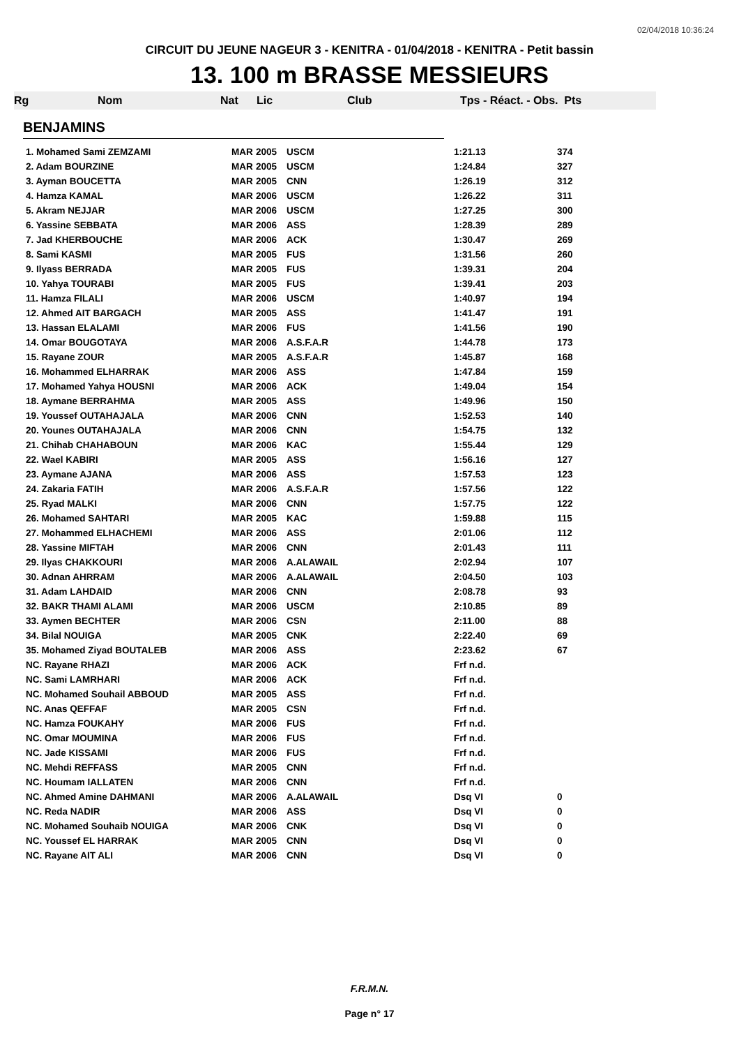02/04/2018 10:36:24
CIRCUIT DU JEUNE NAGEUR 3 - KENITRA - 01/04/2018 - KENITRA - Petit bassin
13. 100 m BRASSE MESSIEURS
Rg Nom Nat Lic Club Tps - Réact. - Obs. Pts
BENJAMINS
| 1. Mohamed Sami ZEMZAMI | MAR | 2005 | USCM | 1:21.13 | 374 |
| 2. Adam BOURZINE | MAR | 2005 | USCM | 1:24.84 | 327 |
| 3. Ayman BOUCETTA | MAR | 2005 | CNN | 1:26.19 | 312 |
| 4. Hamza KAMAL | MAR | 2006 | USCM | 1:26.22 | 311 |
| 5. Akram NEJJAR | MAR | 2006 | USCM | 1:27.25 | 300 |
| 6. Yassine SEBBATA | MAR | 2006 | ASS | 1:28.39 | 289 |
| 7. Jad KHERBOUCHE | MAR | 2006 | ACK | 1:30.47 | 269 |
| 8. Sami KASMI | MAR | 2005 | FUS | 1:31.56 | 260 |
| 9. Ilyass BERRADA | MAR | 2005 | FUS | 1:39.31 | 204 |
| 10. Yahya TOURABI | MAR | 2005 | FUS | 1:39.41 | 203 |
| 11. Hamza FILALI | MAR | 2006 | USCM | 1:40.97 | 194 |
| 12. Ahmed AIT BARGACH | MAR | 2005 | ASS | 1:41.47 | 191 |
| 13. Hassan ELALAMI | MAR | 2006 | FUS | 1:41.56 | 190 |
| 14. Omar BOUGOTAYA | MAR | 2006 | A.S.F.A.R | 1:44.78 | 173 |
| 15. Rayane ZOUR | MAR | 2005 | A.S.F.A.R | 1:45.87 | 168 |
| 16. Mohammed ELHARRAK | MAR | 2006 | ASS | 1:47.84 | 159 |
| 17. Mohamed Yahya HOUSNI | MAR | 2006 | ACK | 1:49.04 | 154 |
| 18. Aymane BERRAHMA | MAR | 2005 | ASS | 1:49.96 | 150 |
| 19. Youssef OUTAHAJALA | MAR | 2006 | CNN | 1:52.53 | 140 |
| 20. Younes OUTAHAJALA | MAR | 2006 | CNN | 1:54.75 | 132 |
| 21. Chihab CHAHABOUN | MAR | 2006 | KAC | 1:55.44 | 129 |
| 22. Wael KABIRI | MAR | 2005 | ASS | 1:56.16 | 127 |
| 23. Aymane AJANA | MAR | 2006 | ASS | 1:57.53 | 123 |
| 24. Zakaria FATIH | MAR | 2006 | A.S.F.A.R | 1:57.56 | 122 |
| 25. Ryad MALKI | MAR | 2006 | CNN | 1:57.75 | 122 |
| 26. Mohamed SAHTARI | MAR | 2005 | KAC | 1:59.88 | 115 |
| 27. Mohammed ELHACHEMI | MAR | 2006 | ASS | 2:01.06 | 112 |
| 28. Yassine MIFTAH | MAR | 2006 | CNN | 2:01.43 | 111 |
| 29. Ilyas CHAKKOURI | MAR | 2006 | A.ALAWAIL | 2:02.94 | 107 |
| 30. Adnan AHRRAM | MAR | 2006 | A.ALAWAIL | 2:04.50 | 103 |
| 31. Adam LAHDAID | MAR | 2006 | CNN | 2:08.78 | 93 |
| 32. BAKR THAMI ALAMI | MAR | 2006 | USCM | 2:10.85 | 89 |
| 33. Aymen BECHTER | MAR | 2006 | CSN | 2:11.00 | 88 |
| 34. Bilal NOUIGA | MAR | 2005 | CNK | 2:22.40 | 69 |
| 35. Mohamed Ziyad BOUTALEB | MAR | 2006 | ASS | 2:23.62 | 67 |
| NC. Rayane RHAZI | MAR | 2006 | ACK | Frf n.d. | |
| NC. Sami LAMRHARI | MAR | 2006 | ACK | Frf n.d. | |
| NC. Mohamed Souhail ABBOUD | MAR | 2005 | ASS | Frf n.d. | |
| NC. Anas QEFFAF | MAR | 2005 | CSN | Frf n.d. | |
| NC. Hamza FOUKAHY | MAR | 2006 | FUS | Frf n.d. | |
| NC. Omar MOUMINA | MAR | 2006 | FUS | Frf n.d. | |
| NC. Jade KISSAMI | MAR | 2006 | FUS | Frf n.d. | |
| NC. Mehdi REFFASS | MAR | 2005 | CNN | Frf n.d. | |
| NC. Houmam IALLATEN | MAR | 2006 | CNN | Frf n.d. | |
| NC. Ahmed Amine DAHMANI | MAR | 2006 | A.ALAWAIL | Dsq VI | 0 |
| NC. Reda NADIR | MAR | 2006 | ASS | Dsq VI | 0 |
| NC. Mohamed Souhaib NOUIGA | MAR | 2006 | CNK | Dsq VI | 0 |
| NC. Youssef EL HARRAK | MAR | 2005 | CNN | Dsq VI | 0 |
| NC. Rayane AIT ALI | MAR | 2006 | CNN | Dsq VI | 0 |
F.R.M.N.
Page n° 17